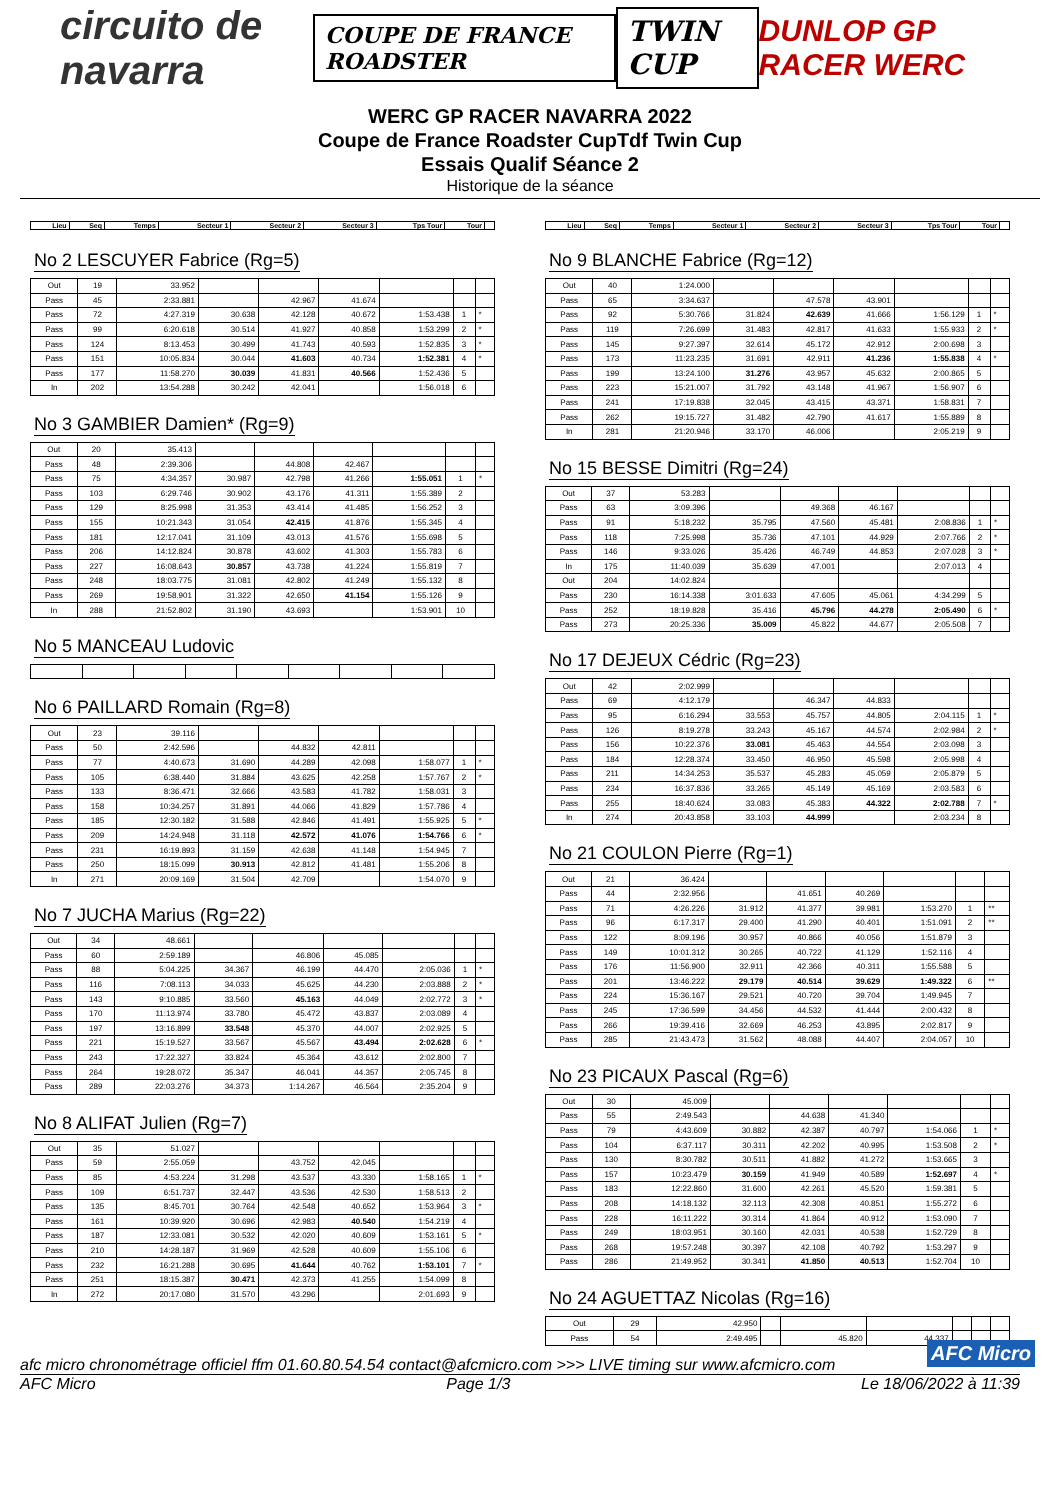circuito de navarra
COUPE DE FRANCE ROADSTER
TWIN CUP
DUNLOP GP RACER WERC
WERC GP RACER NAVARRA 2022
Coupe de France Roadster CupTdf Twin Cup
Essais Qualif Séance 2
Historique de la séance
| Lieu | Seq | Temps | Secteur 1 | Secteur 2 | Secteur 3 | Tps Tour | Tour | |
No 2 LESCUYER Fabrice (Rg=5)
| Out | 19 | 33.952 | | | | | | |
| Pass | 45 | 2:33.881 | | 42.967 | 41.674 | | | |
| Pass | 72 | 4:27.319 | 30.638 | 42.128 | 40.672 | 1:53.438 | 1 | * |
| Pass | 99 | 6:20.618 | 30.514 | 41.927 | 40.858 | 1:53.299 | 2 | * |
| Pass | 124 | 8:13.453 | 30.499 | 41.743 | 40.593 | 1:52.835 | 3 | * |
| Pass | 151 | 10:05.834 | 30.044 | 41.603 | 40.734 | 1:52.381 | 4 | * |
| Pass | 177 | 11:58.270 | 30.039 | 41.831 | 40.566 | 1:52.436 | 5 | |
| In | 202 | 13:54.288 | 30.242 | 42.041 | | 1:56.018 | 6 | |
No 3 GAMBIER Damien* (Rg=9)
| Out | 20 | 35.413 | | | | | | |
| Pass | 48 | 2:39.306 | | 44.808 | 42.467 | | | |
| Pass | 75 | 4:34.357 | 30.987 | 42.798 | 41.266 | 1:55.051 | 1 | * |
| Pass | 103 | 6:29.746 | 30.902 | 43.176 | 41.311 | 1:55.389 | 2 | |
| Pass | 129 | 8:25.998 | 31.353 | 43.414 | 41.485 | 1:56.252 | 3 | |
| Pass | 155 | 10:21.343 | 31.054 | 42.415 | 41.876 | 1:55.345 | 4 | |
| Pass | 181 | 12:17.041 | 31.109 | 43.013 | 41.576 | 1:55.698 | 5 | |
| Pass | 206 | 14:12.824 | 30.878 | 43.602 | 41.303 | 1:55.783 | 6 | |
| Pass | 227 | 16:08.643 | 30.857 | 43.738 | 41.224 | 1:55.819 | 7 | |
| Pass | 248 | 18:03.775 | 31.081 | 42.802 | 41.249 | 1:55.132 | 8 | |
| Pass | 269 | 19:58.901 | 31.322 | 42.650 | 41.154 | 1:55.126 | 9 | |
| In | 288 | 21:52.802 | 31.190 | 43.693 | | 1:53.901 | 10 | |
No 5 MANCEAU Ludovic No 6 PAILLARD Romain (Rg=8)
| Out | 23 | 39.116 | | | | | | |
| Pass | 50 | 2:42.596 | | 44.832 | 42.811 | | | |
| Pass | 77 | 4:40.673 | 31.690 | 44.289 | 42.098 | 1:58.077 | 1 | * |
| Pass | 105 | 6:38.440 | 31.884 | 43.625 | 42.258 | 1:57.767 | 2 | * |
| Pass | 133 | 8:36.471 | 32.666 | 43.583 | 41.782 | 1:58.031 | 3 | |
| Pass | 158 | 10:34.257 | 31.891 | 44.066 | 41.829 | 1:57.786 | 4 | |
| Pass | 185 | 12:30.182 | 31.588 | 42.846 | 41.491 | 1:55.925 | 5 | * |
| Pass | 209 | 14:24.948 | 31.118 | 42.572 | 41.076 | 1:54.766 | 6 | * |
| Pass | 231 | 16:19.893 | 31.159 | 42.638 | 41.148 | 1:54.945 | 7 | |
| Pass | 250 | 18:15.099 | 30.913 | 42.812 | 41.481 | 1:55.206 | 8 | |
| In | 271 | 20:09.169 | 31.504 | 42.709 | | 1:54.070 | 9 | |
No 7 JUCHA Marius (Rg=22)
| Out | 34 | 48.661 | | | | | | |
| Pass | 60 | 2:59.189 | | 46.806 | 45.085 | | | |
| Pass | 88 | 5:04.225 | 34.367 | 46.199 | 44.470 | 2:05.036 | 1 | * |
| Pass | 116 | 7:08.113 | 34.033 | 45.625 | 44.230 | 2:03.888 | 2 | * |
| Pass | 143 | 9:10.885 | 33.560 | 45.163 | 44.049 | 2:02.772 | 3 | * |
| Pass | 170 | 11:13.974 | 33.780 | 45.472 | 43.837 | 2:03.089 | 4 | |
| Pass | 197 | 13:16.899 | 33.548 | 45.370 | 44.007 | 2:02.925 | 5 | |
| Pass | 221 | 15:19.527 | 33.567 | 45.567 | 43.494 | 2:02.628 | 6 | * |
| Pass | 243 | 17:22.327 | 33.824 | 45.364 | 43.612 | 2:02.800 | 7 | |
| Pass | 264 | 19:28.072 | 35.347 | 46.041 | 44.357 | 2:05.745 | 8 | |
| Pass | 289 | 22:03.276 | 34.373 | 1:14.267 | 46.564 | 2:35.204 | 9 | |
No 8 ALIFAT Julien (Rg=7)
| Out | 35 | 51.027 | | | | | | |
| Pass | 59 | 2:55.059 | | 43.752 | 42.045 | | | |
| Pass | 85 | 4:53.224 | 31.298 | 43.537 | 43.330 | 1:58.165 | 1 | * |
| Pass | 109 | 6:51.737 | 32.447 | 43.536 | 42.530 | 1:58.513 | 2 | |
| Pass | 135 | 8:45.701 | 30.764 | 42.548 | 40.652 | 1:53.964 | 3 | * |
| Pass | 161 | 10:39.920 | 30.696 | 42.983 | 40.540 | 1:54.219 | 4 | |
| Pass | 187 | 12:33.081 | 30.532 | 42.020 | 40.609 | 1:53.161 | 5 | * |
| Pass | 210 | 14:28.187 | 31.969 | 42.528 | 40.609 | 1:55.106 | 6 | |
| Pass | 232 | 16:21.288 | 30.695 | 41.644 | 40.762 | 1:53.101 | 7 | * |
| Pass | 251 | 18:15.387 | 30.471 | 42.373 | 41.255 | 1:54.099 | 8 | |
| In | 272 | 20:17.080 | 31.570 | 43.296 | | 2:01.693 | 9 | |
| Lieu | Seq | Temps | Secteur 1 | Secteur 2 | Secteur 3 | Tps Tour | Tour | |
No 9 BLANCHE Fabrice (Rg=12)
| Out | 40 | 1:24.000 | | | | | | |
| Pass | 65 | 3:34.637 | | 47.578 | 43.901 | | | |
| Pass | 92 | 5:30.766 | 31.824 | 42.639 | 41.666 | 1:56.129 | 1 | * |
| Pass | 119 | 7:26.699 | 31.483 | 42.817 | 41.633 | 1:55.933 | 2 | * |
| Pass | 145 | 9:27.397 | 32.614 | 45.172 | 42.912 | 2:00.698 | 3 | |
| Pass | 173 | 11:23.235 | 31.691 | 42.911 | 41.236 | 1:55.838 | 4 | * |
| Pass | 199 | 13:24.100 | 31.276 | 43.957 | 45.632 | 2:00.865 | 5 | |
| Pass | 223 | 15:21.007 | 31.792 | 43.148 | 41.967 | 1:56.907 | 6 | |
| Pass | 241 | 17:19.838 | 32.045 | 43.415 | 43.371 | 1:58.831 | 7 | |
| Pass | 262 | 19:15.727 | 31.482 | 42.790 | 41.617 | 1:55.889 | 8 | |
| In | 281 | 21:20.946 | 33.170 | 46.006 | | 2:05.219 | 9 | |
No 15 BESSE Dimitri (Rg=24)
| Out | 37 | 53.283 | | | | | | |
| Pass | 63 | 3:09.396 | | 49.368 | 46.167 | | | |
| Pass | 91 | 5:18.232 | 35.795 | 47.560 | 45.481 | 2:08.836 | 1 | * |
| Pass | 118 | 7:25.998 | 35.736 | 47.101 | 44.929 | 2:07.766 | 2 | * |
| Pass | 146 | 9:33.026 | 35.426 | 46.749 | 44.853 | 2:07.028 | 3 | * |
| In | 175 | 11:40.039 | 35.639 | 47.001 | | 2:07.013 | 4 | |
| Out | 204 | 14:02.824 | | | | | | |
| Pass | 230 | 16:14.338 | 3:01.633 | 47.605 | 45.061 | 4:34.299 | 5 | |
| Pass | 252 | 18:19.828 | 35.416 | 45.796 | 44.278 | 2:05.490 | 6 | * |
| Pass | 273 | 20:25.336 | 35.009 | 45.822 | 44.677 | 2:05.508 | 7 | |
No 17 DEJEUX Cédric (Rg=23)
| Out | 42 | 2:02.999 | | | | | | |
| Pass | 69 | 4:12.179 | | 46.347 | 44.833 | | | |
| Pass | 95 | 6:16.294 | 33.553 | 45.757 | 44.805 | 2:04.115 | 1 | * |
| Pass | 126 | 8:19.278 | 33.243 | 45.167 | 44.574 | 2:02.984 | 2 | * |
| Pass | 156 | 10:22.376 | 33.081 | 45.463 | 44.554 | 2:03.098 | 3 | |
| Pass | 184 | 12:28.374 | 33.450 | 46.950 | 45.598 | 2:05.998 | 4 | |
| Pass | 211 | 14:34.253 | 35.537 | 45.283 | 45.059 | 2:05.879 | 5 | |
| Pass | 234 | 16:37.836 | 33.265 | 45.149 | 45.169 | 2:03.583 | 6 | |
| Pass | 255 | 18:40.624 | 33.083 | 45.383 | 44.322 | 2:02.788 | 7 | * |
| In | 274 | 20:43.858 | 33.103 | 44.999 | | 2:03.234 | 8 | |
No 21 COULON Pierre (Rg=1)
| Out | 21 | 36.424 | | | | | | |
| Pass | 44 | 2:32.956 | | 41.651 | 40.269 | | | |
| Pass | 71 | 4:26.226 | 31.912 | 41.377 | 39.981 | 1:53.270 | 1 | ** |
| Pass | 96 | 6:17.317 | 29.400 | 41.290 | 40.401 | 1:51.091 | 2 | ** |
| Pass | 122 | 8:09.196 | 30.957 | 40.866 | 40.056 | 1:51.879 | 3 | |
| Pass | 149 | 10:01.312 | 30.265 | 40.722 | 41.129 | 1:52.116 | 4 | |
| Pass | 176 | 11:56.900 | 32.911 | 42.366 | 40.311 | 1:55.588 | 5 | |
| Pass | 201 | 13:46.222 | 29.179 | 40.514 | 39.629 | 1:49.322 | 6 | ** |
| Pass | 224 | 15:36.167 | 29.521 | 40.720 | 39.704 | 1:49.945 | 7 | |
| Pass | 245 | 17:36.599 | 34.456 | 44.532 | 41.444 | 2:00.432 | 8 | |
| Pass | 266 | 19:39.416 | 32.669 | 46.253 | 43.895 | 2:02.817 | 9 | |
| Pass | 285 | 21:43.473 | 31.562 | 48.088 | 44.407 | 2:04.057 | 10 | |
No 23 PICAUX Pascal (Rg=6)
| Out | 30 | 45.009 | | | | | | |
| Pass | 55 | 2:49.543 | | 44.638 | 41.340 | | | |
| Pass | 79 | 4:43.609 | 30.882 | 42.387 | 40.797 | 1:54.066 | 1 | * |
| Pass | 104 | 6:37.117 | 30.311 | 42.202 | 40.995 | 1:53.508 | 2 | * |
| Pass | 130 | 8:30.782 | 30.511 | 41.882 | 41.272 | 1:53.665 | 3 | |
| Pass | 157 | 10:23.479 | 30.159 | 41.949 | 40.589 | 1:52.697 | 4 | * |
| Pass | 183 | 12:22.860 | 31.600 | 42.261 | 45.520 | 1:59.381 | 5 | |
| Pass | 208 | 14:18.132 | 32.113 | 42.308 | 40.851 | 1:55.272 | 6 | |
| Pass | 228 | 16:11.222 | 30.314 | 41.864 | 40.912 | 1:53.090 | 7 | |
| Pass | 249 | 18:03.951 | 30.160 | 42.031 | 40.538 | 1:52.729 | 8 | |
| Pass | 268 | 19:57.248 | 30.397 | 42.108 | 40.792 | 1:53.297 | 9 | |
| Pass | 286 | 21:49.952 | 30.341 | 41.850 | 40.513 | 1:52.704 | 10 | |
No 24 AGUETTAZ Nicolas (Rg=16)
| Out | 29 | 42.950 | | | | | | |
| Pass | 54 | 2:49.495 | | 45.820 | 44.337 | | | |
AFC Micro
afc micro chronométrage officiel ffm 01.60.80.54.54 contact@afcmicro.com >>> LIVE timing sur www.afcmicro.com
AFC Micro Page 1/3 Le 18/06/2022 à 11:39